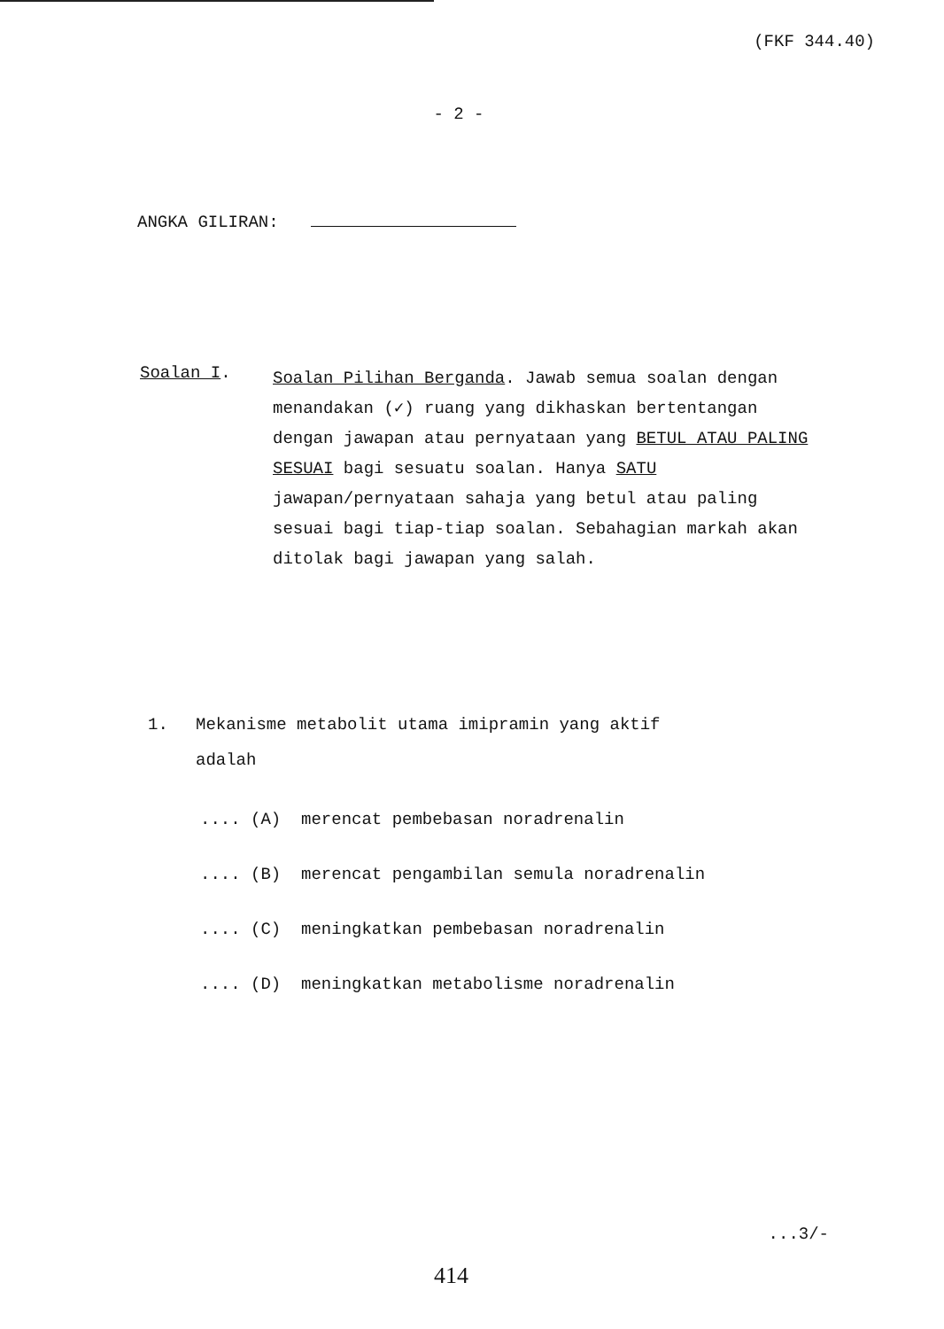(FKF 344.40)
- 2 -
ANGKA GILIRAN:
Soalan I.
Soalan Pilihan Berganda. Jawab semua soalan dengan menandakan (✓) ruang yang dikhaskan bertentangan dengan jawapan atau pernyataan yang BETUL ATAU PALING SESUAI bagi sesuatu soalan. Hanya SATU jawapan/pernyataan sahaja yang betul atau paling sesuai bagi tiap-tiap soalan. Sebahagian markah akan ditolak bagi jawapan yang salah.
1. Mekanisme metabolit utama imipramin yang aktif
adalah
.... (A) merencat pembebasan noradrenalin
.... (B) merencat pengambilan semula noradrenalin
.... (C) meningkatkan pembebasan noradrenalin
.... (D) meningkatkan metabolisme noradrenalin
...3/-
414